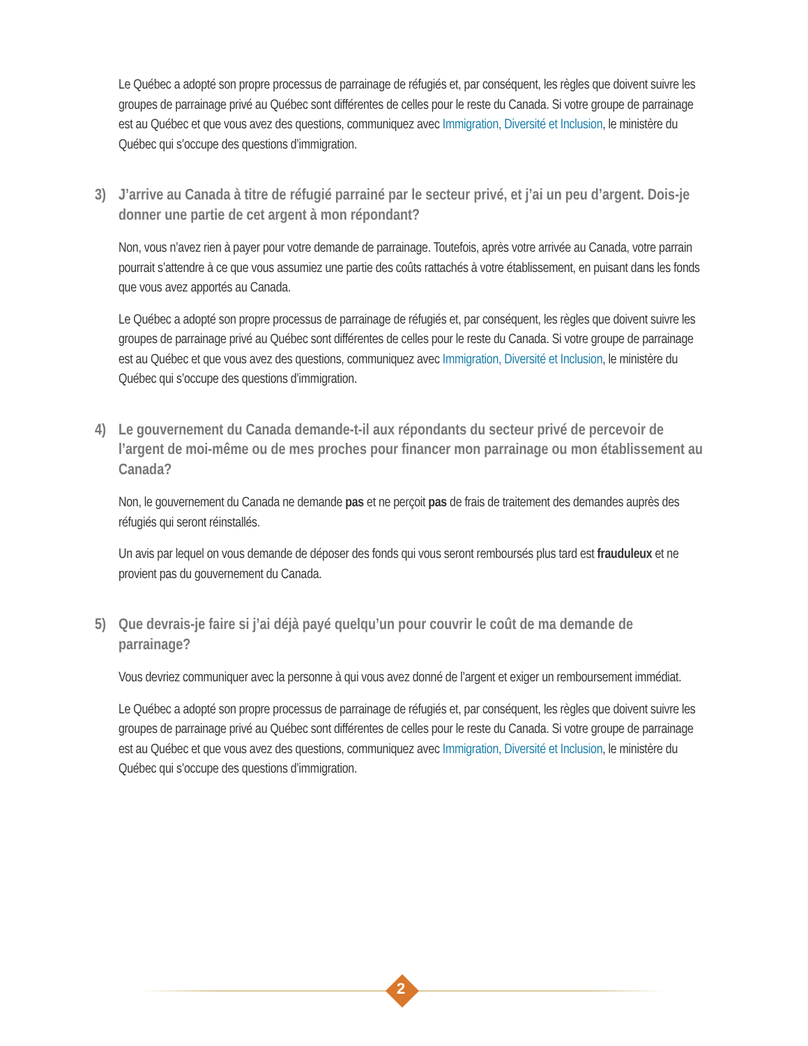Le Québec a adopté son propre processus de parrainage de réfugiés et, par conséquent, les règles que doivent suivre les groupes de parrainage privé au Québec sont différentes de celles pour le reste du Canada. Si votre groupe de parrainage est au Québec et que vous avez des questions, communiquez avec Immigration, Diversité et Inclusion, le ministère du Québec qui s’occupe des questions d’immigration.
3) J’arrive au Canada à titre de réfugié parrainé par le secteur privé, et j’ai un peu d’argent. Dois-je donner une partie de cet argent à mon répondant?
Non, vous n’avez rien à payer pour votre demande de parrainage. Toutefois, après votre arrivée au Canada, votre parrain pourrait s’attendre à ce que vous assumiez une partie des coûts rattachés à votre établissement, en puisant dans les fonds que vous avez apportés au Canada.
Le Québec a adopté son propre processus de parrainage de réfugiés et, par conséquent, les règles que doivent suivre les groupes de parrainage privé au Québec sont différentes de celles pour le reste du Canada. Si votre groupe de parrainage est au Québec et que vous avez des questions, communiquez avec Immigration, Diversité et Inclusion, le ministère du Québec qui s’occupe des questions d’immigration.
4) Le gouvernement du Canada demande-t-il aux répondants du secteur privé de percevoir de l’argent de moi-même ou de mes proches pour financer mon parrainage ou mon établissement au Canada?
Non, le gouvernement du Canada ne demande pas et ne perçoit pas de frais de traitement des demandes auprès des réfugiés qui seront réinstallés.
Un avis par lequel on vous demande de déposer des fonds qui vous seront remboursés plus tard est frauduleux et ne provient pas du gouvernement du Canada.
5) Que devrais-je faire si j’ai déjà payé quelqu’un pour couvrir le coût de ma demande de parrainage?
Vous devriez communiquer avec la personne à qui vous avez donné de l’argent et exiger un remboursement immédiat.
Le Québec a adopté son propre processus de parrainage de réfugiés et, par conséquent, les règles que doivent suivre les groupes de parrainage privé au Québec sont différentes de celles pour le reste du Canada. Si votre groupe de parrainage est au Québec et que vous avez des questions, communiquez avec Immigration, Diversité et Inclusion, le ministère du Québec qui s’occupe des questions d’immigration.
2